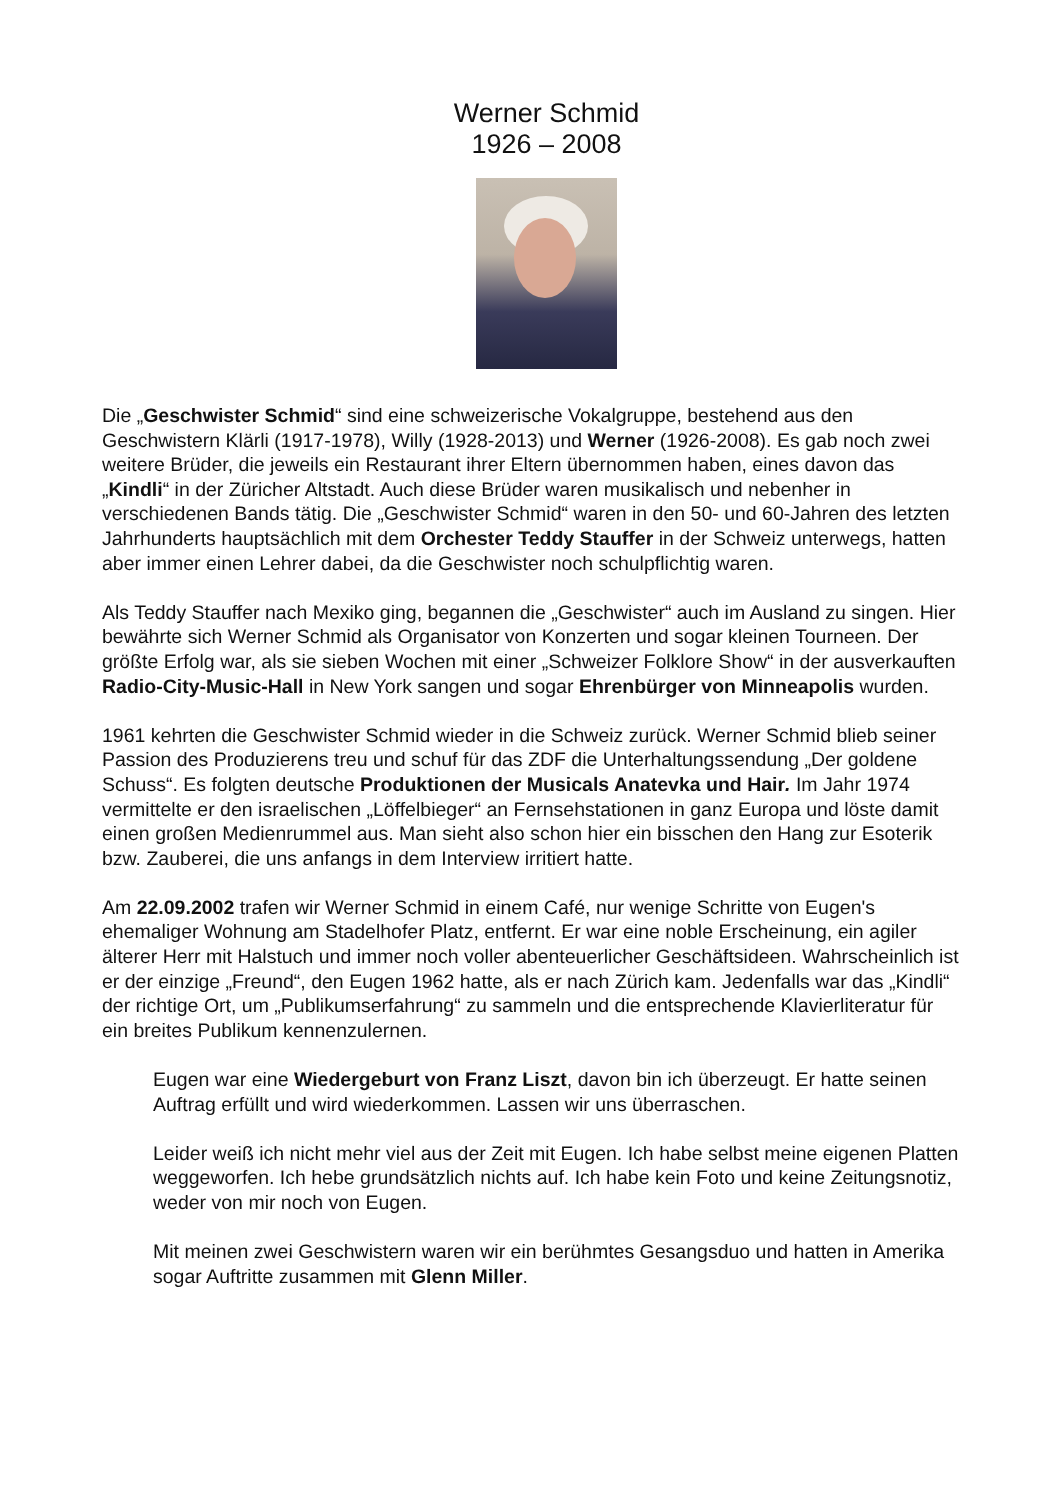Werner Schmid
1926 – 2008
Die „Geschwister Schmid“ sind eine schweizerische Vokalgruppe, bestehend aus den Geschwistern Klärli (1917-1978), Willy (1928-2013) und Werner (1926-2008). Es gab noch zwei weitere Brüder, die jeweils ein Restaurant ihrer Eltern übernommen haben, eines davon das „Kindli“ in der Züricher Altstadt. Auch diese Brüder waren musikalisch und nebenher in verschiedenen Bands tätig. Die „Geschwister Schmid“ waren in den 50- und 60-Jahren des letzten Jahrhunderts hauptsächlich mit dem Orchester Teddy Stauffer in der Schweiz unterwegs, hatten aber immer einen Lehrer dabei, da die Geschwister noch schulpflichtig waren.
Als Teddy Stauffer nach Mexiko ging, begannen die „Geschwister“ auch im Ausland zu singen. Hier bewährte sich Werner Schmid als Organisator von Konzerten und sogar kleinen Tourneen. Der größte Erfolg war, als sie sieben Wochen mit einer „Schweizer Folklore Show“ in der ausverkauften Radio-City-Music-Hall in New York sangen und sogar Ehrenbürger von Minneapolis wurden.
1961 kehrten die Geschwister Schmid wieder in die Schweiz zurück. Werner Schmid blieb seiner Passion des Produzierens treu und schuf für das ZDF die Unterhaltungssendung „Der goldene Schuss“. Es folgten deutsche Produktionen der Musicals Anatevka und Hair. Im Jahr 1974 vermittelte er den israelischen „Löffelbieger“ an Fernsehstationen in ganz Europa und löste damit einen großen Medienrummel aus. Man sieht also schon hier ein bisschen den Hang zur Esoterik bzw. Zauberei, die uns anfangs in dem Interview irritiert hatte.
Am 22.09.2002 trafen wir Werner Schmid in einem Café, nur wenige Schritte von Eugen's ehemaliger Wohnung am Stadelhofer Platz, entfernt. Er war eine noble Erscheinung, ein agiler älterer Herr mit Halstuch und immer noch voller abenteuerlicher Geschäftsideen. Wahrscheinlich ist er der einzige „Freund“, den Eugen 1962 hatte, als er nach Zürich kam. Jedenfalls war das „Kindli“ der richtige Ort, um „Publikumserfahrung“ zu sammeln und die entsprechende Klavierliteratur für ein breites Publikum kennenzulernen.
Eugen war eine Wiedergeburt von Franz Liszt, davon bin ich überzeugt. Er hatte seinen Auftrag erfüllt und wird wiederkommen. Lassen wir uns überraschen.
Leider weiß ich nicht mehr viel aus der Zeit mit Eugen. Ich habe selbst meine eigenen Platten weggeworfen. Ich hebe grundsätzlich nichts auf. Ich habe kein Foto und keine Zeitungsnotiz, weder von mir noch von Eugen.
Mit meinen zwei Geschwistern waren wir ein berühmtes Gesangsduo und hatten in Amerika sogar Auftritte zusammen mit Glenn Miller.